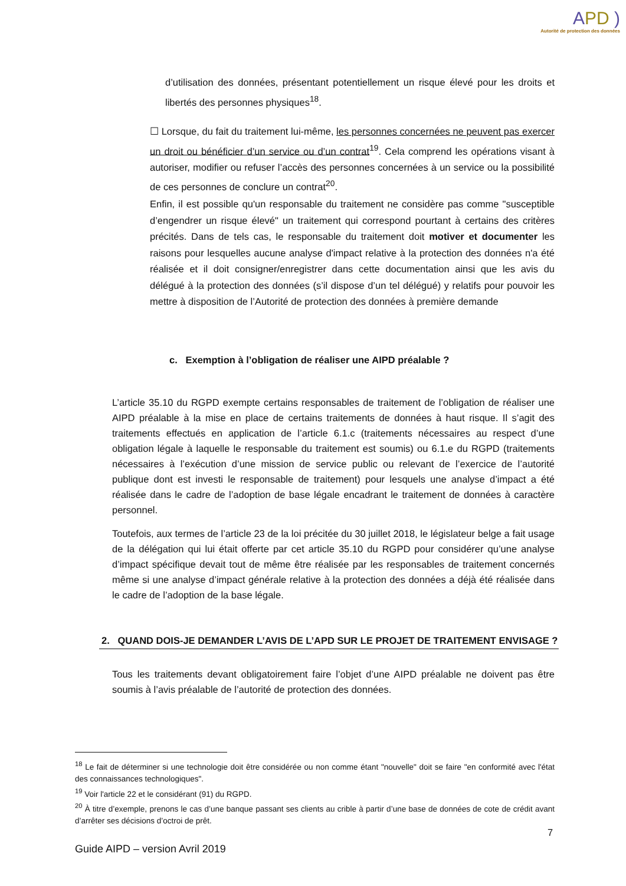APD )
Autorité de protection des données
d’utilisation des données, présentant potentiellement un risque élevé pour les droits et libertés des personnes physiques<sup>18</sup>.
☐ Lorsque, du fait du traitement lui-même, les personnes concernées ne peuvent pas exercer un droit ou bénéficier d’un service ou d’un contrat<sup>19</sup>. Cela comprend les opérations visant à autoriser, modifier ou refuser l’accès des personnes concernées à un service ou la possibilité de ces personnes de conclure un contrat<sup>20</sup>.
Enfin, il est possible qu'un responsable du traitement ne considère pas comme "susceptible d’engendrer un risque élevé" un traitement qui correspond pourtant à certains des critères précités. Dans de tels cas, le responsable du traitement doit motiver et documenter les raisons pour lesquelles aucune analyse d'impact relative à la protection des données n'a été réalisée et il doit consigner/enregistrer dans cette documentation ainsi que les avis du délégué à la protection des données (s’il dispose d’un tel délégué) y relatifs pour pouvoir les mettre à disposition de l’Autorité de protection des données à première demande
c. Exemption à l’obligation de réaliser une AIPD préalable ?
L’article 35.10 du RGPD exempte certains responsables de traitement de l’obligation de réaliser une AIPD préalable à la mise en place de certains traitements de données à haut risque. Il s’agit des traitements effectués en application de l’article 6.1.c (traitements nécessaires au respect d’une obligation légale à laquelle le responsable du traitement est soumis) ou 6.1.e du RGPD (traitements nécessaires à l’exécution d’une mission de service public ou relevant de l’exercice de l’autorité publique dont est investi le responsable de traitement) pour lesquels une analyse d’impact a été réalisée dans le cadre de l’adoption de base légale encadrant le traitement de données à caractère personnel.
Toutefois, aux termes de l’article 23 de la loi précitée du 30 juillet 2018, le législateur belge a fait usage de la délégation qui lui était offerte par cet article 35.10 du RGPD pour considérer qu’une analyse d’impact spécifique devait tout de même être réalisée par les responsables de traitement concernés même si une analyse d’impact générale relative à la protection des données a déjà été réalisée dans le cadre de l’adoption de la base légale.
2. QUAND DOIS-JE DEMANDER L’AVIS DE L’APD SUR LE PROJET DE TRAITEMENT ENVISAGE ?
Tous les traitements devant obligatoirement faire l’objet d’une AIPD préalable ne doivent pas être soumis à l’avis préalable de l’autorité de protection des données.
<sup>18</sup> Le fait de déterminer si une technologie doit être considérée ou non comme étant "nouvelle" doit se faire "en conformité avec l'état des connaissances technologiques".
<sup>19</sup> Voir l'article 22 et le considérant (91) du RGPD.
<sup>20</sup> À titre d’exemple, prenons le cas d’une banque passant ses clients au crible à partir d’une base de données de cote de crédit avant d’arrêter ses décisions d’octroi de prêt.
7
Guide AIPD – version Avril 2019